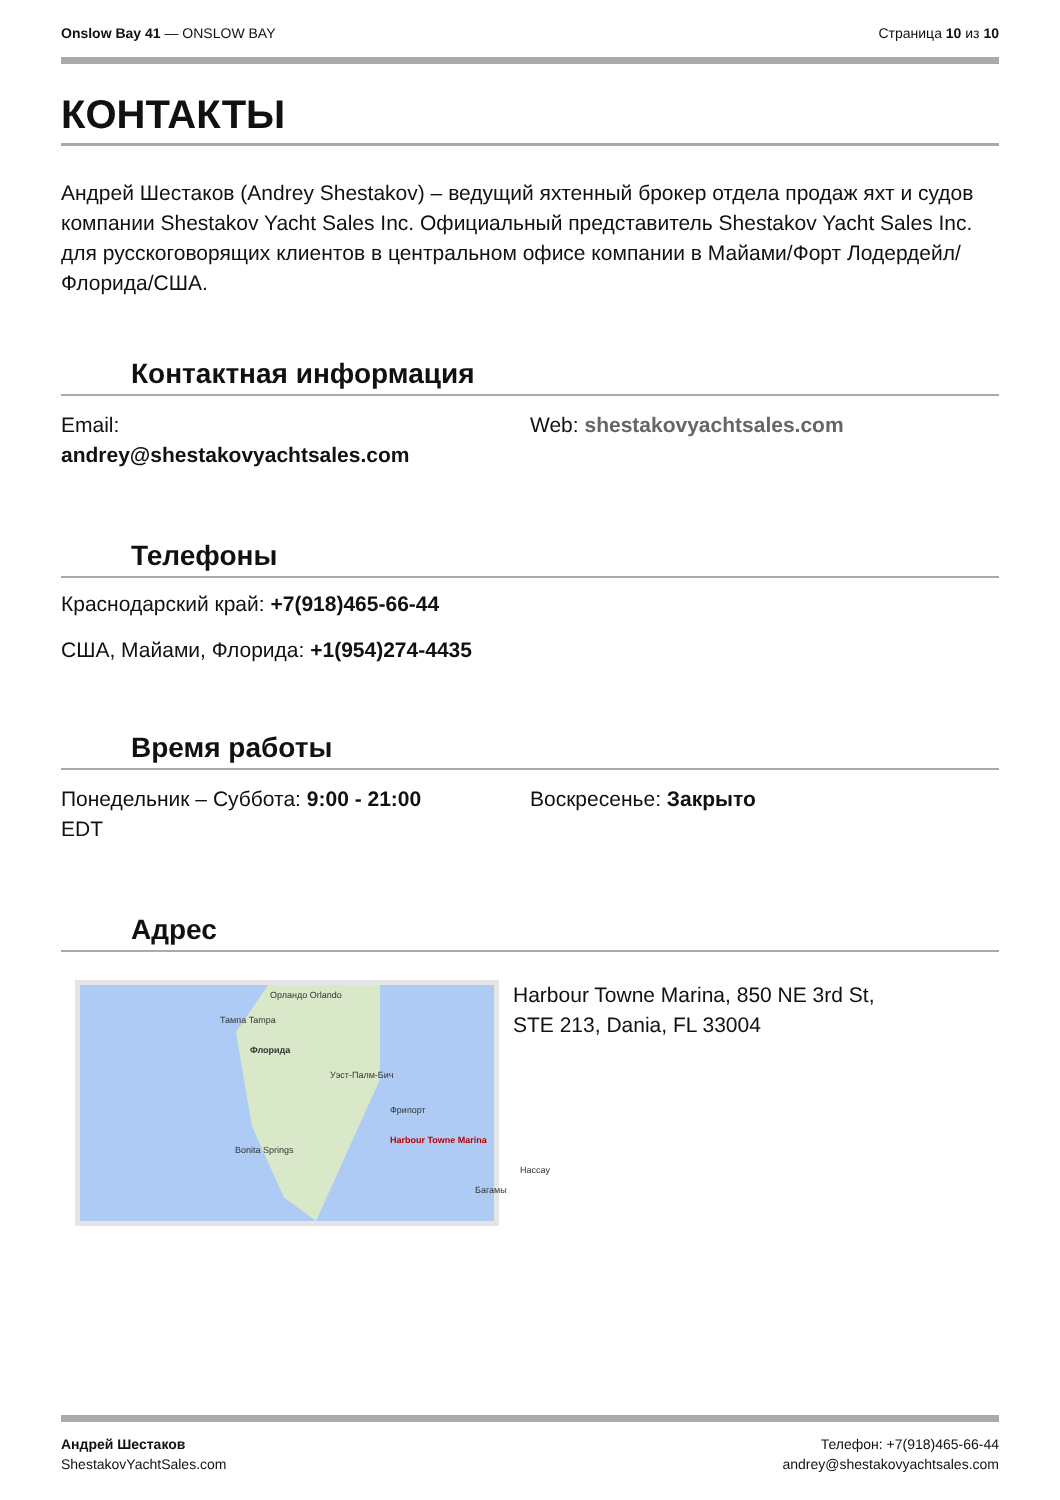Onslow Bay 41 — ONSLOW BAY Страница 10 из 10
КОНТАКТЫ
Андрей Шестаков (Andrey Shestakov) – ведущий яхтенный брокер отдела продаж яхт и судов компании Shestakov Yacht Sales Inc. Официальный представитель Shestakov Yacht Sales Inc. для русскоговорящих клиентов в центральном офисе компании в Майами/Форт Лодердейл/Флорида/США.
Контактная информация
Email:
andrey@shestakovyachtsales.com
Web: shestakovyachtsales.com
Телефоны
Краснодарский край: +7(918)465-66-44
США, Майами, Флорида: +1(954)274-4435
Время работы
Понедельник – Суббота: 9:00 - 21:00
EDT
Воскресенье: Закрыто
Адрес
Орландо Orlando
Тампа Tampa
Флорида
Уэст-Палм-Бич
Фрипорт
Harbour Towne Marina
Bonita Springs
Нассау
Багамы
Harbour Towne Marina, 850 NE 3rd St,
STE 213, Dania, FL 33004
Андрей Шестаков
ShestakovYachtSales.com
Телефон: +7(918)465-66-44
andrey@shestakovyachtsales.com